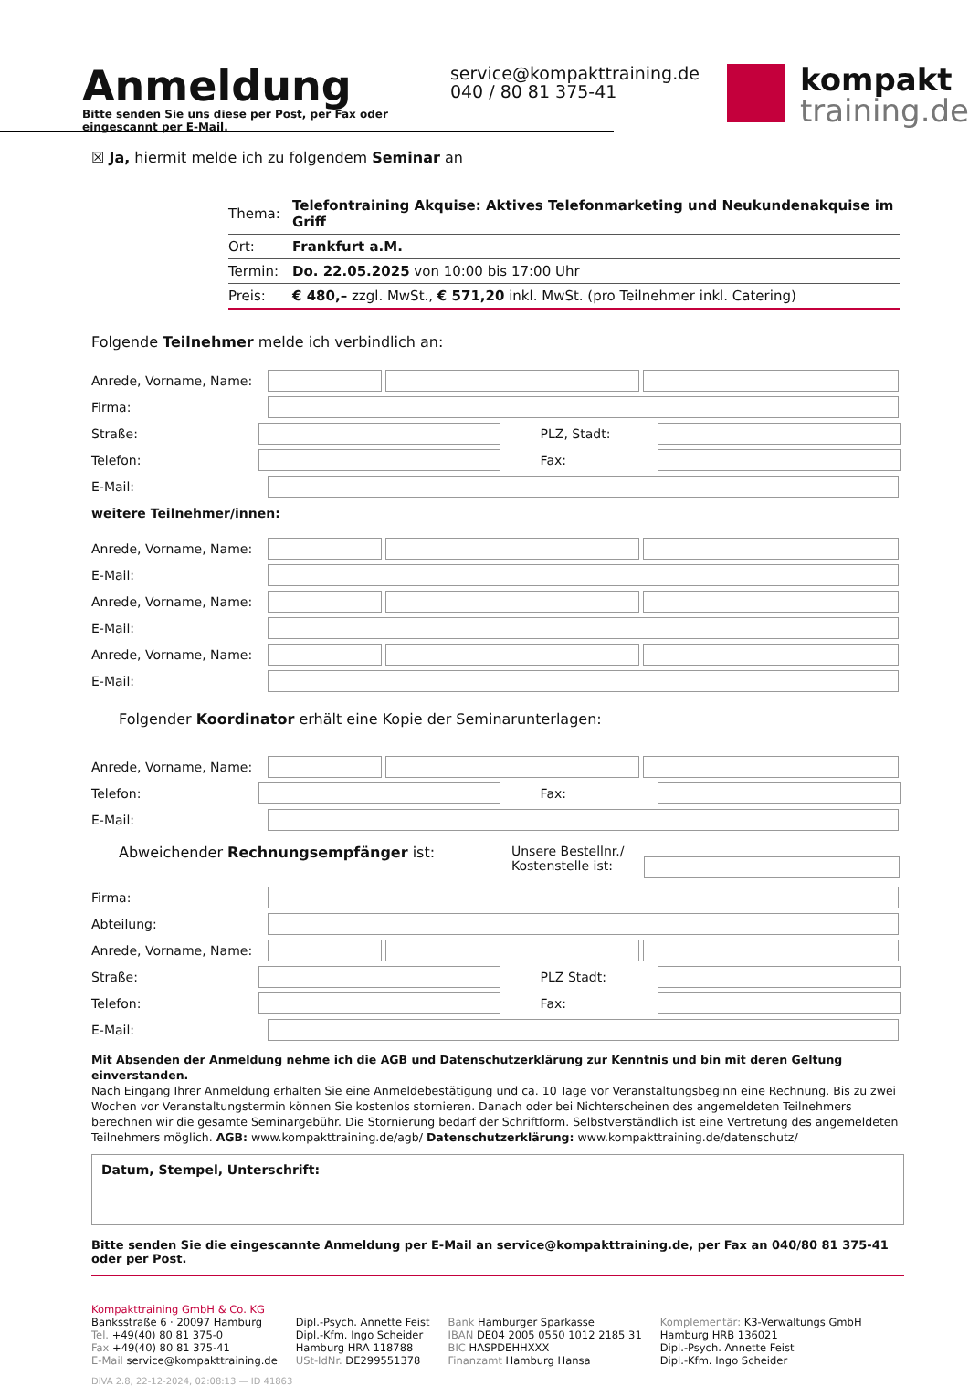Anmeldung
Bitte senden Sie uns diese per Post, per Fax oder eingescannt per E-Mail.
service@kompakttraining.de
040 / 80 81 375-41
kompakt
training.de
☒ Ja, hiermit melde ich zu folgendem Seminar an
| Thema: | Telefontraining Akquise: Aktives Telefonmarketing und Neukundenakquise im Griff |
| Ort: | Frankfurt a.M. |
| Termin: | Do. 22.05.2025 von 10:00 bis 17:00 Uhr |
| Preis: | € 480,– zzgl. MwSt., € 571,20 inkl. MwSt. (pro Teilnehmer inkl. Catering) |
Folgende Teilnehmer melde ich verbindlich an:
Anrede, Vorname, Name:
Firma:
Straße: PLZ, Stadt:
Telefon: Fax:
E-Mail:
weitere Teilnehmer/innen:
Anrede, Vorname, Name:
E-Mail:
Anrede, Vorname, Name:
E-Mail:
Anrede, Vorname, Name:
E-Mail:
Folgender Koordinator erhält eine Kopie der Seminarunterlagen:
Anrede, Vorname, Name:
Telefon: Fax:
E-Mail:
Abweichender Rechnungsempfänger ist: Unsere Bestellnr./
Kostenstelle ist:
Firma:
Abteilung:
Anrede, Vorname, Name:
Straße: PLZ Stadt:
Telefon: Fax:
E-Mail:
Mit Absenden der Anmeldung nehme ich die AGB und Datenschutzerklärung zur Kenntnis und bin mit deren Geltung einverstanden.
Nach Eingang Ihrer Anmeldung erhalten Sie eine Anmeldebestätigung und ca. 10 Tage vor Veranstaltungsbeginn eine Rechnung. Bis zu zwei Wochen vor Veranstaltungstermin können Sie kostenlos stornieren. Danach oder bei Nichterscheinen des angemeldeten Teilnehmers berechnen wir die gesamte Seminargebühr. Die Stornierung bedarf der Schriftform. Selbstverständlich ist eine Vertretung des angemeldeten Teilnehmers möglich. AGB: www.kompakttraining.de/agb/ Datenschutzerklärung: www.kompakttraining.de/datenschutz/
Datum, Stempel, Unterschrift:
Bitte senden Sie die eingescannte Anmeldung per E-Mail an service@kompakttraining.de, per Fax an 040/80 81 375-41 oder per Post.
Kompakttraining GmbH & Co. KG
Banksstraße 6 · 20097 Hamburg
Tel. +49(40) 80 81 375-0
Fax +49(40) 80 81 375-41
E-Mail service@kompakttraining.de
Dipl.-Psych. Annette Feist
Dipl.-Kfm. Ingo Scheider
Hamburg HRA 118788
USt-IdNr. DE299551378
Bank Hamburger Sparkasse
IBAN DE04 2005 0550 1012 2185 31
BIC HASPDEHHXXX
Finanzamt Hamburg Hansa
Komplementär: K3-Verwaltungs GmbH
Hamburg HRB 136021
Dipl.-Psych. Annette Feist
Dipl.-Kfm. Ingo Scheider
DiVA 2.8, 22-12-2024, 02:08:13 — ID 41863